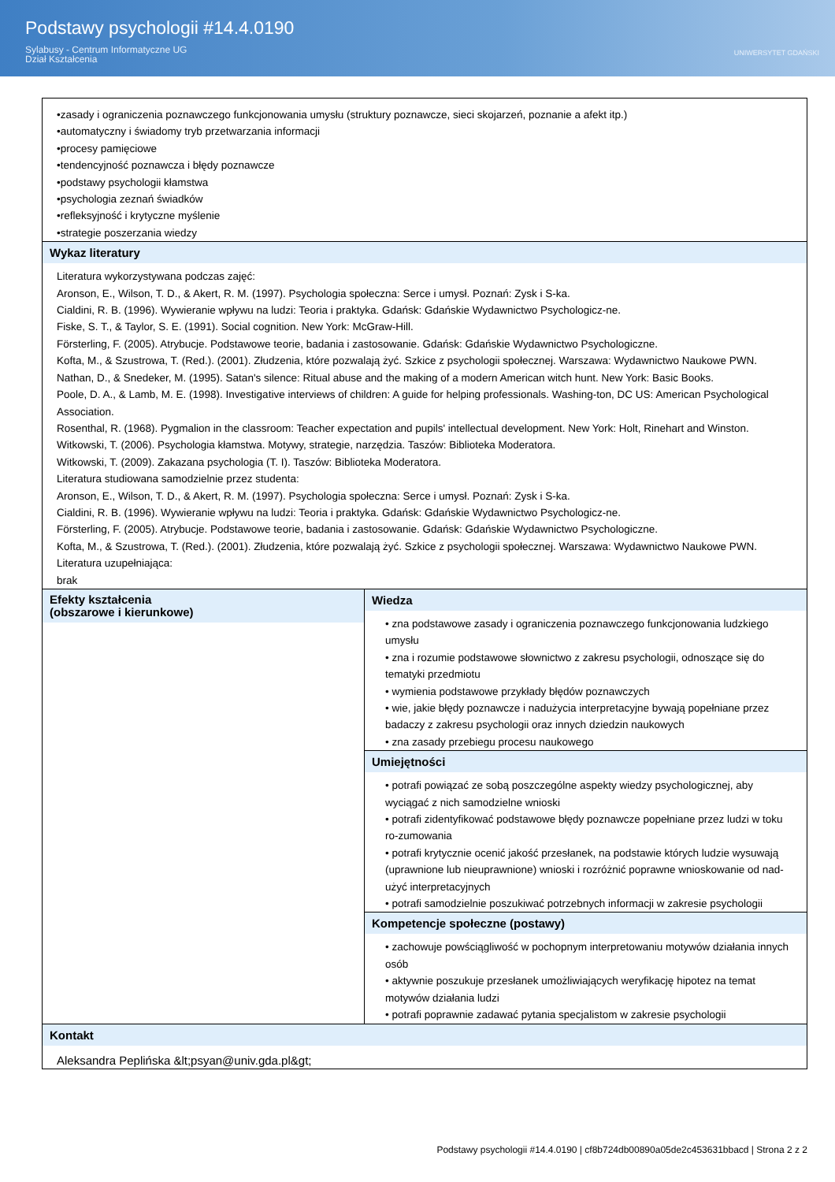Podstawy psychologii #14.4.0190
Sylabusy - Centrum Informatyczne UG
Dział Kształcenia
UNIWERSYTET GDAŃSKI
| •zasady i ograniczenia poznawczego funkcjonowania umysłu (struktury poznawcze, sieci skojarzeń, poznanie a afekt itp.) •automatyczny i świadomy tryb przetwarzania informacji •procesy pamięciowe •tendencyjność poznawcza i błędy poznawcze •podstawy psychologii kłamstwa •psychologia zeznań świadków •refleksyjność i krytyczne myślenie •strategie poszerzania wiedzy | |
| Wykaz literatury Literatura wykorzystywana podczas zajęć: Aronson, E., Wilson, T. D., & Akert, R. M. (1997). Psychologia społeczna: Serce i umysł. Poznań: Zysk i S-ka. Cialdini, R. B. (1996). Wywieranie wpływu na ludzi: Teoria i praktyka. Gdańsk: Gdańskie Wydawnictwo Psychologicz-ne. Fiske, S. T., & Taylor, S. E. (1991). Social cognition. New York: McGraw-Hill. Försterling, F. (2005). Atrybucje. Podstawowe teorie, badania i zastosowanie. Gdańsk: Gdańskie Wydawnictwo Psychologiczne. Kofta, M., & Szustrowa, T. (Red.). (2001). Złudzenia, które pozwalają żyć. Szkice z psychologii społecznej. Warszawa: Wydawnictwo Naukowe PWN. Nathan, D., & Snedeker, M. (1995). Satan's silence: Ritual abuse and the making of a modern American witch hunt. New York: Basic Books. Poole, D. A., & Lamb, M. E. (1998). Investigative interviews of children: A guide for helping professionals. Washing-ton, DC US: American Psychological Association. Rosenthal, R. (1968). Pygmalion in the classroom: Teacher expectation and pupils' intellectual development. New York: Holt, Rinehart and Winston. Witkowski, T. (2006). Psychologia kłamstwa. Motywy, strategie, narzędzia. Taszów: Biblioteka Moderatora. Witkowski, T. (2009). Zakazana psychologia (T. I). Taszów: Biblioteka Moderatora. Literatura studiowana samodzielnie przez studenta: Aronson, E., Wilson, T. D., & Akert, R. M. (1997). Psychologia społeczna: Serce i umysł. Poznań: Zysk i S-ka. Cialdini, R. B. (1996). Wywieranie wpływu na ludzi: Teoria i praktyka. Gdańsk: Gdańskie Wydawnictwo Psychologicz-ne. Försterling, F. (2005). Atrybucje. Podstawowe teorie, badania i zastosowanie. Gdańsk: Gdańskie Wydawnictwo Psychologiczne. Kofta, M., & Szustrowa, T. (Red.). (2001). Złudzenia, które pozwalają żyć. Szkice z psychologii społecznej. Warszawa: Wydawnictwo Naukowe PWN. Literatura uzupełniająca: brak | |
| Efekty kształcenia (obszarowe i kierunkowe) | Wiedza • zna podstawowe zasady i ograniczenia poznawczego funkcjonowania ludzkiego umysłu • zna i rozumie podstawowe słownictwo z zakresu psychologii, odnoszące się do tematyki przedmiotu • wymienia podstawowe przykłady błędów poznawczych • wie, jakie błędy poznawcze i nadużycia interpretacyjne bywają popełniane przez badaczy z zakresu psychologii oraz innych dziedzin naukowych • zna zasady przebiegu procesu naukowego |
| | Umiejętności • potrafi powiązać ze sobą poszczególne aspekty wiedzy psychologicznej, aby wyciągać z nich samodzielne wnioski • potrafi zidentyfikować podstawowe błędy poznawcze popełniane przez ludzi w toku ro-zumowania • potrafi krytycznie ocenić jakość przesłanek, na podstawie których ludzie wysuwają (uprawnione lub nieuprawnione) wnioski i rozróżnić poprawne wnioskowanie od nad-użyć interpretacyjnych • potrafi samodzielnie poszukiwać potrzebnych informacji w zakresie psychologii |
| | Kompetencje społeczne (postawy) • zachowuje powściągliwość w pochopnym interpretowaniu motywów działania innych osób • aktywnie poszukuje przesłanek umożliwiających weryfikację hipotez na temat motywów działania ludzi • potrafi poprawnie zadawać pytania specjalistom w zakresie psychologii |
| Kontakt Aleksandra Peplińska &lt;psyan@univ.gda.pl&gt; | |
Podstawy psychologii #14.4.0190 | cf8b724db00890a05de2c453631bbacd | Strona 2 z 2